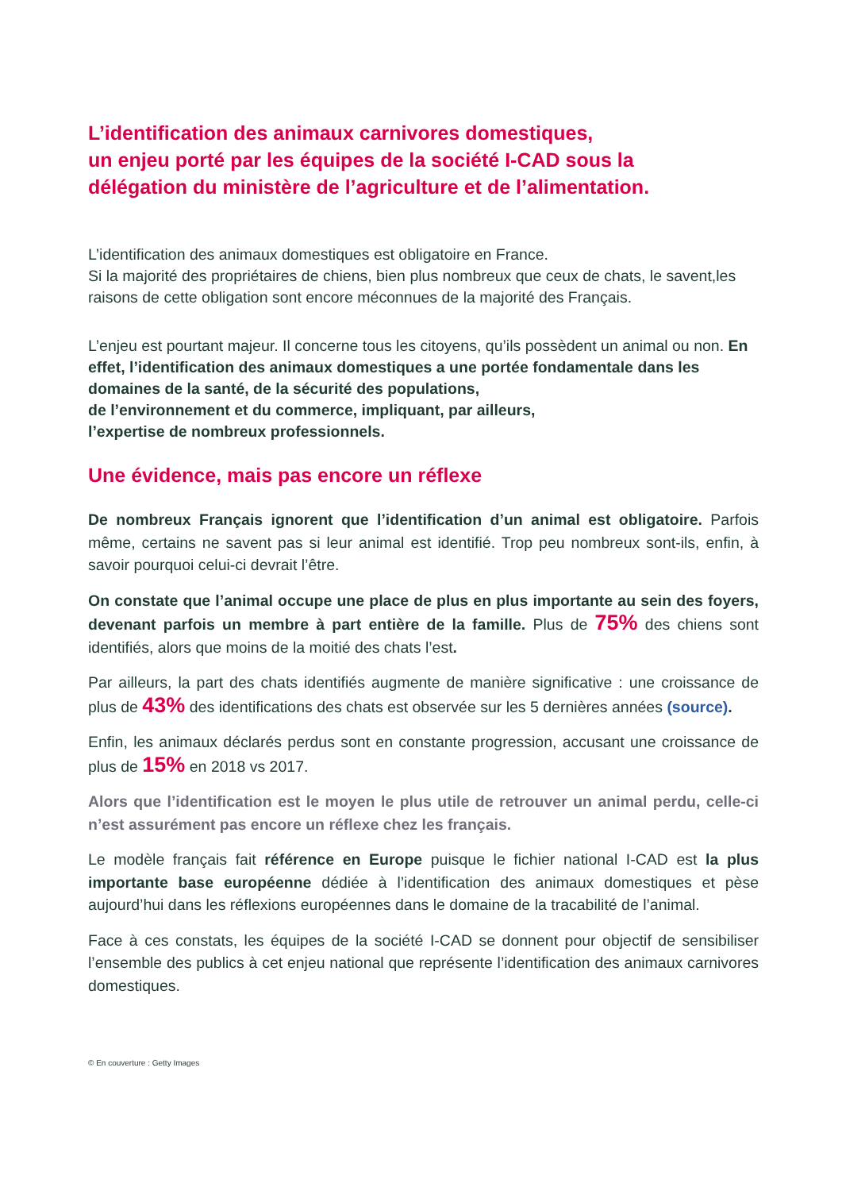L’identification des animaux carnivores domestiques,
un enjeu porté par les équipes de la société I-CAD sous la
délégation du ministère de l’agriculture et de l’alimentation.
L’identification des animaux domestiques est obligatoire en France.
Si la majorité des propriétaires de chiens, bien plus nombreux que ceux de chats, le savent,les raisons de cette obligation sont encore méconnues de la majorité des Français.
L’enjeu est pourtant majeur. Il concerne tous les citoyens, qu’ils possèdent un animal ou non. En effet, l’identification des animaux domestiques a une portée fondamentale dans les domaines de la santé, de la sécurité des populations,
de l’environnement et du commerce, impliquant, par ailleurs,
l’expertise de nombreux professionnels.
Une évidence, mais pas encore un réflexe
De nombreux Français ignorent que l’identification d’un animal est obligatoire. Parfois même, certains ne savent pas si leur animal est identifié. Trop peu nombreux sont-ils, enfin, à savoir pourquoi celui-ci devrait l’être.
On constate que l’animal occupe une place de plus en plus importante au sein des foyers, devenant parfois un membre à part entière de la famille. Plus de 75% des chiens sont identifiés, alors que moins de la moitié des chats l’est.
Par ailleurs, la part des chats identifiés augmente de manière significative : une croissance de plus de 43% des identifications des chats est observée sur les 5 dernières années (source).
Enfin, les animaux déclarés perdus sont en constante progression, accusant une croissance de plus de 15% en 2018 vs 2017.
Alors que l’identification est le moyen le plus utile de retrouver un animal perdu, celle-ci n’est assurément pas encore un réflexe chez les français.
Le modèle français fait référence en Europe puisque le fichier national I-CAD est la plus importante base européenne dédiée à l’identification des animaux domestiques et pèse aujourd’hui dans les réflexions européennes dans le domaine de la tracabilité de l’animal.
Face à ces constats, les équipes de la société I-CAD se donnent pour objectif de sensibiliser l’ensemble des publics à cet enjeu national que représente l’identification des animaux carnivores domestiques.
© En couverture : Getty Images